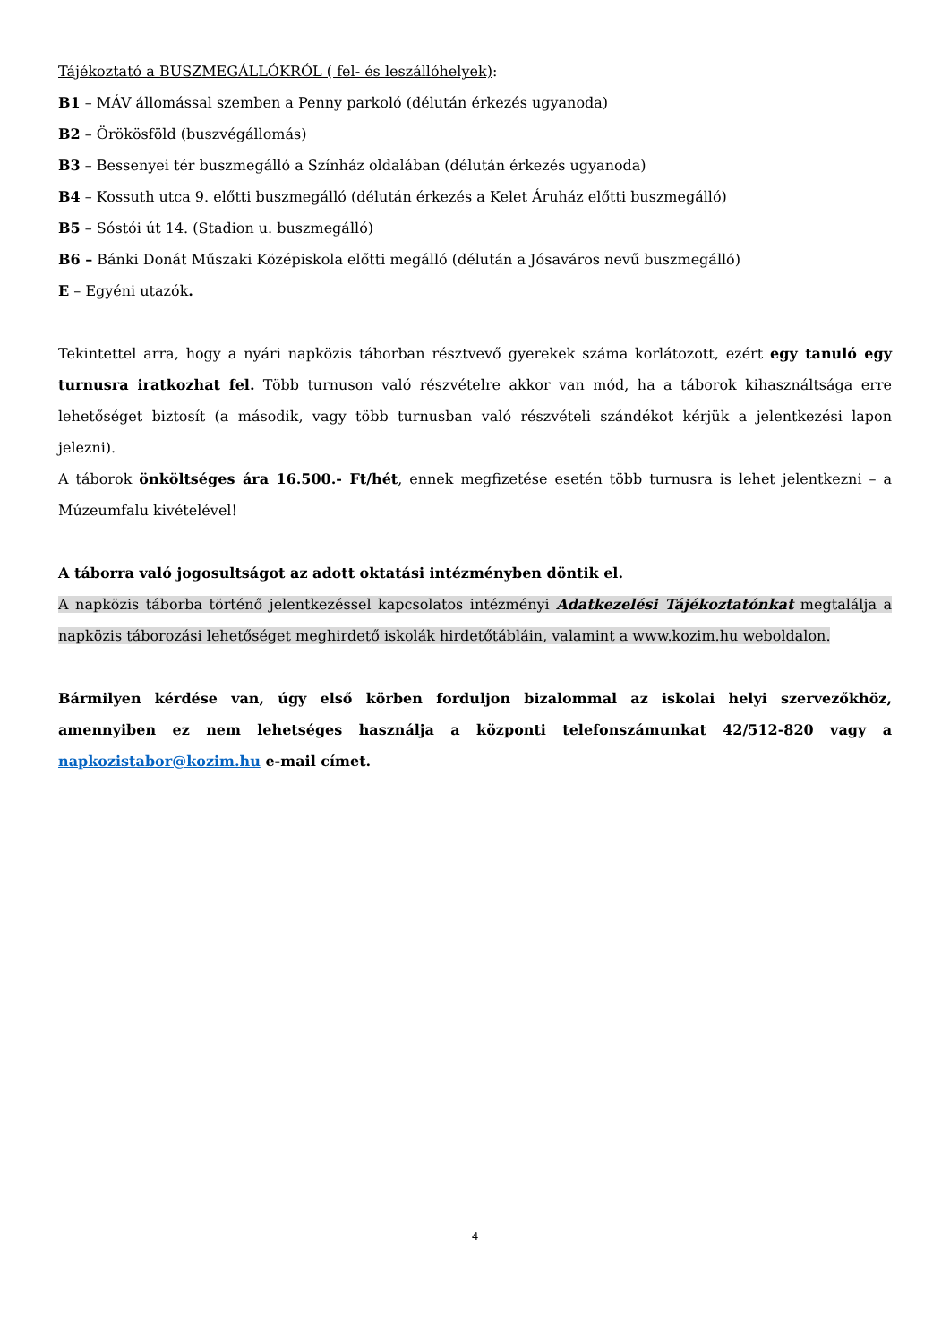Tájékoztató a BUSZMEGÁLLÓKRÓL ( fel- és leszállóhelyek):
B1 – MÁV állomással szemben a Penny parkoló (délután érkezés ugyanoda)
B2 – Örökösföld (buszvégállomás)
B3 – Bessenyei tér buszmegálló a Színház oldalában (délután érkezés ugyanoda)
B4 – Kossuth utca 9. előtti buszmegálló (délután érkezés a Kelet Áruház előtti buszmegálló)
B5 – Sóstói út 14. (Stadion u. buszmegálló)
B6 – Bánki Donát Műszaki Középiskola előtti megálló (délután a Jósaváros nevű buszmegálló)
E – Egyéni utazók.
Tekintettel arra, hogy a nyári napközis táborban résztvevő gyerekek száma korlátozott, ezért egy tanuló egy turnusra iratkozhat fel. Több turnuson való részvételre akkor van mód, ha a táborok kihasználtsága erre lehetőséget biztosít (a második, vagy több turnusban való részvételi szándékot kérjük a jelentkezési lapon jelezni).
A táborok önköltséges ára 16.500.- Ft/hét, ennek megfizetése esetén több turnusra is lehet jelentkezni – a Múzeumfalu kivételével!
A táborra való jogosultságot az adott oktatási intézményben döntik el.
A napközis táborba történő jelentkezéssel kapcsolatos intézményi Adatkezelési Tájékoztatónkat megtalálja a napközis táborozási lehetőséget meghirdető iskolák hirdetőtábláin, valamint a www.kozim.hu weboldalon.
Bármilyen kérdése van, úgy első körben forduljon bizalommal az iskolai helyi szervezőkhöz, amennyiben ez nem lehetséges használja a központi telefonszámunkat 42/512-820 vagy a napkozistabor@kozim.hu e-mail címet.
4